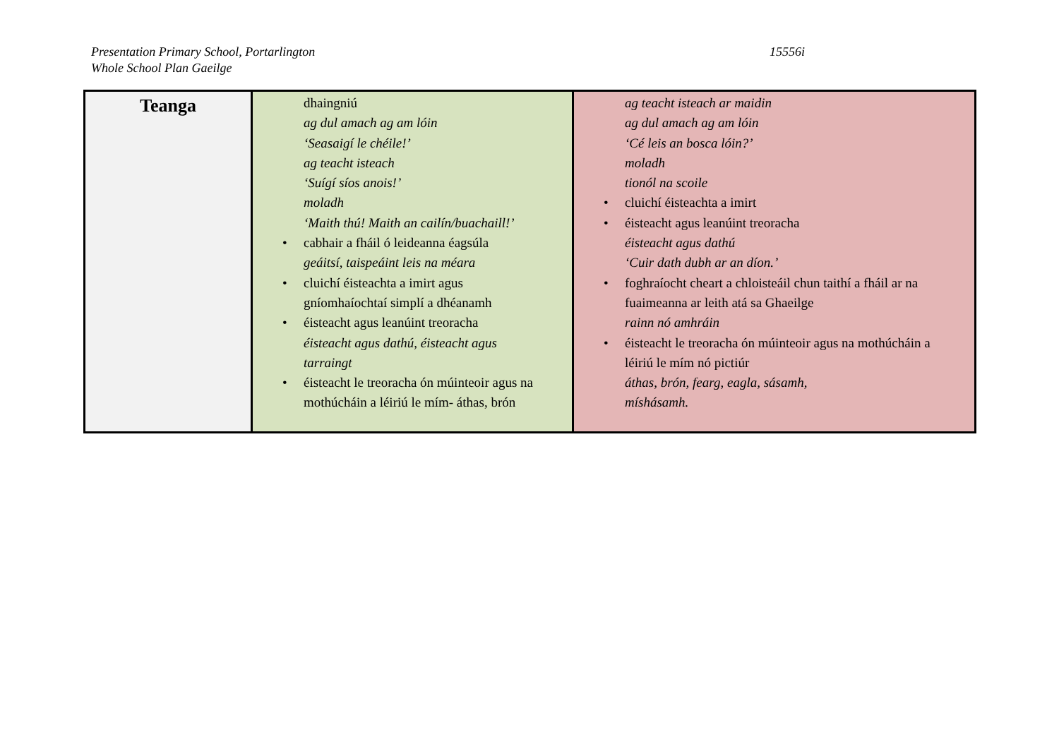Presentation Primary School, Portarlington
Whole School Plan Gaeilge
15556i
| Teanga | dhaingniú ag dul amach ag am lóin ‘Seasaigí le chéile!’ ag teacht isteach ‘Suígí síos anois!’ moladh ‘Maith thú! Maith an cailín/buachaill!’ • cabhair a fháil ó leideanna éagsúla geáitsí, taispeáint leis na méara • cluichí éisteachta a imirt agus gníomhaíochtaí simplí a dhéanamh • éisteacht agus leanúint treoracha éisteacht agus dathú, éisteacht agus tarraingt • éisteacht le treoracha ón múinteoir agus na mothúcháin a léiriú le mím- áthas, brón | ag teacht isteach ar maidin ag dul amach ag am lóin ‘Cé leis an bosca lóin?’ moladh tionól na scoile • cluichí éisteachta a imirt • éisteacht agus leanúint treoracha éisteacht agus dathú ‘Cuir dath dubh ar an díon.’ • foghraíocht cheart a chloisteáil chun taithí a fháil ar na fuaimeanna ar leith atá sa Ghaeilge rainn nó amhráin • éisteacht le treoracha ón múinteoir agus na mothúcháin a léiriú le mím nó pictiúr áthas, brón, fearg, eagla, sásamh, míshásamh. |